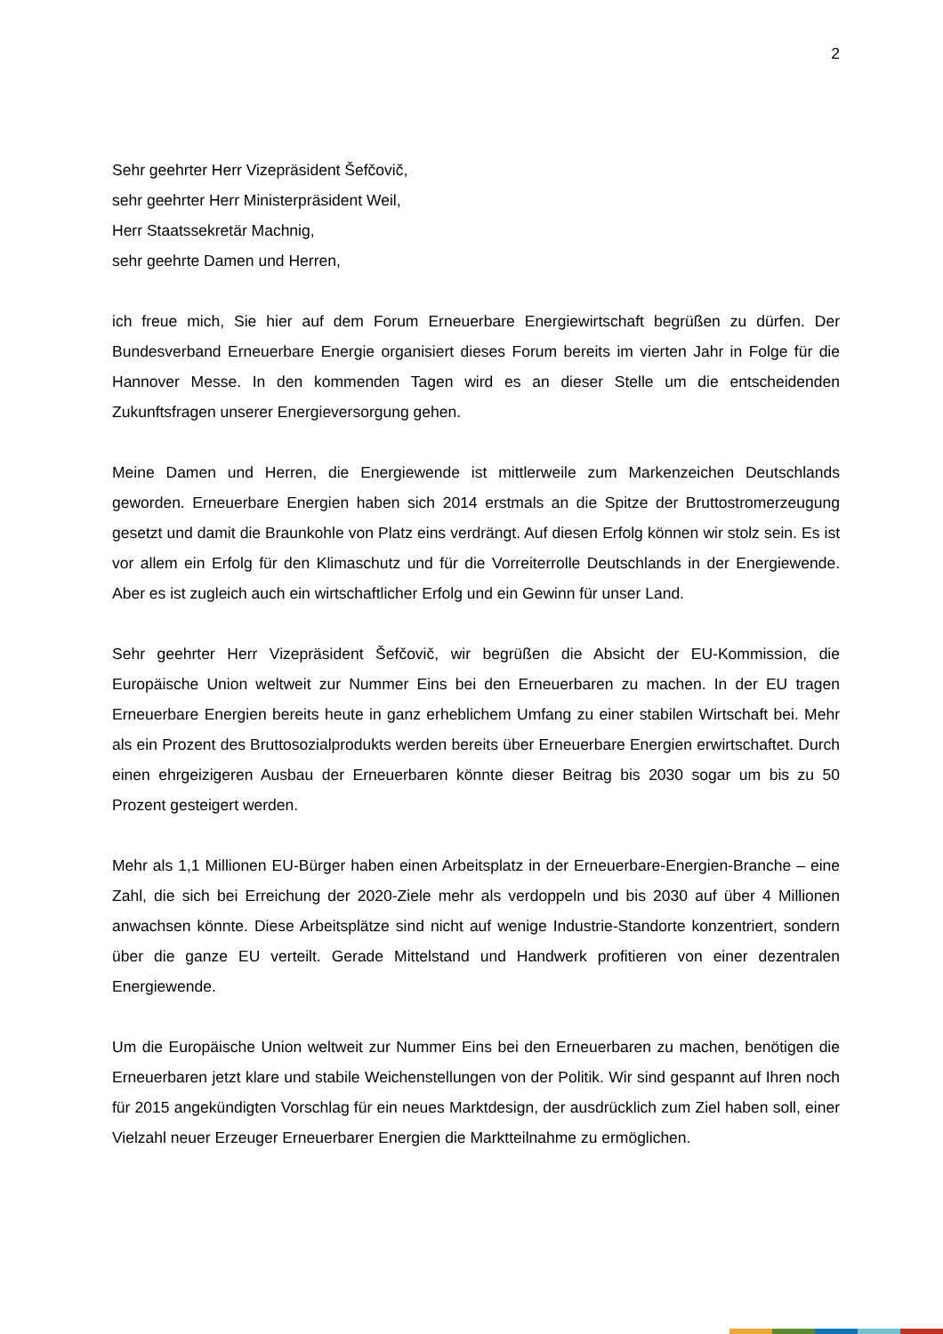2
Sehr geehrter Herr Vizepräsident Šefčovič,
sehr geehrter Herr Ministerpräsident Weil,
Herr Staatssekretär Machnig,
sehr geehrte Damen und Herren,
ich freue mich, Sie hier auf dem Forum Erneuerbare Energiewirtschaft begrüßen zu dürfen. Der Bundesverband Erneuerbare Energie organisiert dieses Forum bereits im vierten Jahr in Folge für die Hannover Messe. In den kommenden Tagen wird es an dieser Stelle um die entscheidenden Zukunftsfragen unserer Energieversorgung gehen.
Meine Damen und Herren, die Energiewende ist mittlerweile zum Markenzeichen Deutschlands geworden. Erneuerbare Energien haben sich 2014 erstmals an die Spitze der Bruttostromerzeugung gesetzt und damit die Braunkohle von Platz eins verdrängt. Auf diesen Erfolg können wir stolz sein. Es ist vor allem ein Erfolg für den Klimaschutz und für die Vorreiterrolle Deutschlands in der Energiewende. Aber es ist zugleich auch ein wirtschaftlicher Erfolg und ein Gewinn für unser Land.
Sehr geehrter Herr Vizepräsident Šefčovič, wir begrüßen die Absicht der EU-Kommission, die Europäische Union weltweit zur Nummer Eins bei den Erneuerbaren zu machen. In der EU tragen Erneuerbare Energien bereits heute in ganz erheblichem Umfang zu einer stabilen Wirtschaft bei. Mehr als ein Prozent des Bruttosozialprodukts werden bereits über Erneuerbare Energien erwirtschaftet. Durch einen ehrgeizigeren Ausbau der Erneuerbaren könnte dieser Beitrag bis 2030 sogar um bis zu 50 Prozent gesteigert werden.
Mehr als 1,1 Millionen EU-Bürger haben einen Arbeitsplatz in der Erneuerbare-Energien-Branche – eine Zahl, die sich bei Erreichung der 2020-Ziele mehr als verdoppeln und bis 2030 auf über 4 Millionen anwachsen könnte. Diese Arbeitsplätze sind nicht auf wenige Industrie-Standorte konzentriert, sondern über die ganze EU verteilt. Gerade Mittelstand und Handwerk profitieren von einer dezentralen Energiewende.
Um die Europäische Union weltweit zur Nummer Eins bei den Erneuerbaren zu machen, benötigen die Erneuerbaren jetzt klare und stabile Weichenstellungen von der Politik. Wir sind gespannt auf Ihren noch für 2015 angekündigten Vorschlag für ein neues Marktdesign, der ausdrücklich zum Ziel haben soll, einer Vielzahl neuer Erzeuger Erneuerbarer Energien die Marktteilnahme zu ermöglichen.